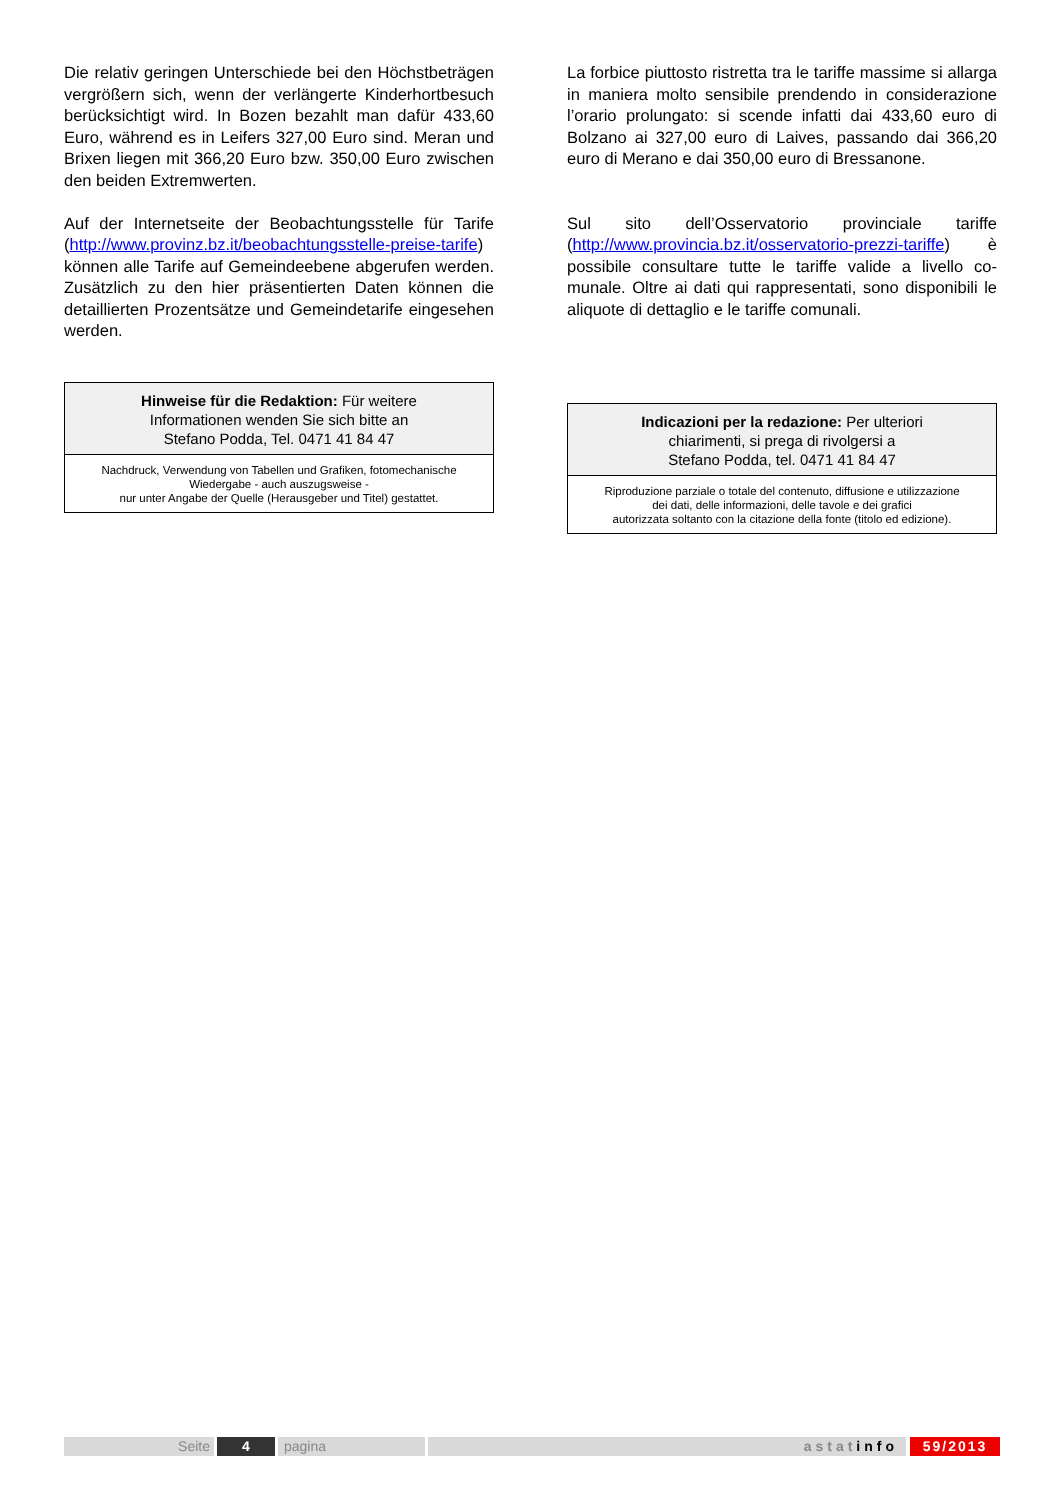Die relativ geringen Unterschiede bei den Höchst­beträgen vergrößern sich, wenn der verlängerte Kin­derhortbesuch berücksichtigt wird. In Bozen bezahlt man dafür 433,60 Euro, während es in Leifers 327,00 Euro sind. Meran und Brixen liegen mit 366,20 Euro bzw. 350,00 Euro zwischen den beiden Extremwer­ten.
Auf der Internetseite der Beobachtungsstelle für Tarife (http://www.provinz.bz.it/beobachtungsstelle-preise-tarife) können alle Tarife auf Gemeindeebene abge­rufen werden. Zusätzlich zu den hier präsentierten Daten können die detaillierten Prozentsätze und Ge­meindetarife eingesehen werden.
Hinweise für die Redaktion: Für weitere
Informationen wenden Sie sich bitte an
Stefano Podda, Tel. 0471 41 84 47
Nachdruck, Verwendung von Tabellen und Grafiken, fotomechanische
Wiedergabe - auch auszugsweise -
nur unter Angabe der Quelle (Herausgeber und Titel) gestattet.
La forbice piuttosto ristretta tra le tariffe massime si allarga in maniera molto sensibile prendendo in consi­derazione l’orario prolungato: si scende infatti dai 433,60 euro di Bolzano ai 327,00 euro di Laives, pas­sando dai 366,20 euro di Merano e dai 350,00 euro di Bressanone.
Sul sito dell’Osservatorio provinciale tariffe (http://www.provincia.bz.it/osservatorio-prezzi-tariffe) è possibile consultare tutte le tariffe valide a livello co­munale. Oltre ai dati qui rappresentati, sono disponi­bili le aliquote di dettaglio e le tariffe comunali.
Indicazioni per la redazione: Per ulteriori
chiarimenti, si prega di rivolgersi a
Stefano Podda, tel. 0471 41 84 47
Riproduzione parziale o totale del contenuto, diffusione e utilizzazione
dei dati, delle informazioni, delle tavole e dei grafici
autorizzata soltanto con la citazione della fonte (titolo ed edizione).
Seite 4 pagina astatinfo 59/2013